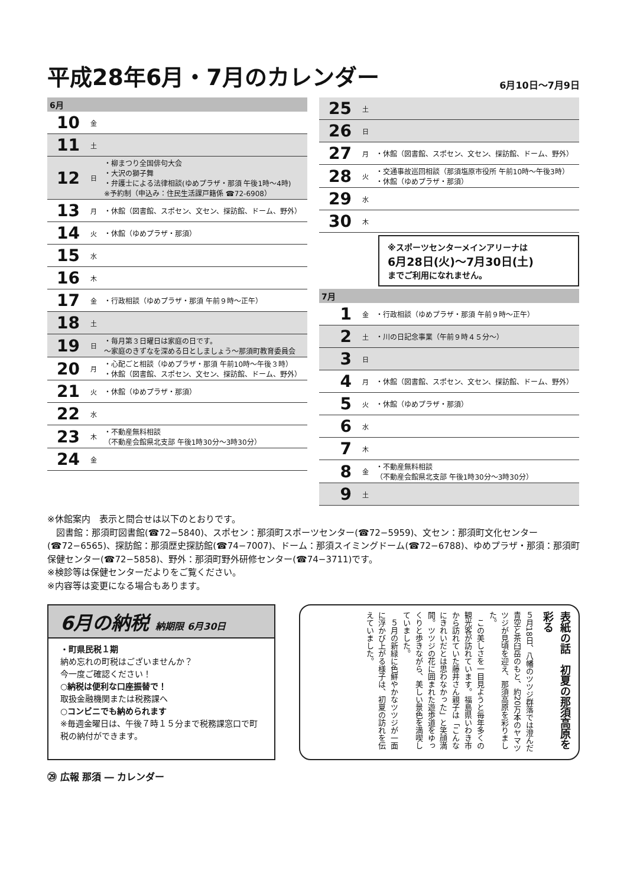平成28年6月・7月のカレンダー
6月10日～7月9日
6月
| 10 | 金 | |
| 11 | 土 | |
| 12 | 日 | ・柳まつり全国俳句大会 ・大沢の獅子舞 ・弁護士による法律相談(ゆめプラザ・那須 午後1時～4時) ※予約制（申込み：住民生活課戸籍係 ☎72-6908） |
| 13 | 月 | ・休館（図書館、スポセン、文セン、探訪館、ドーム、野外） |
| 14 | 火 | ・休館（ゆめプラザ・那須） |
| 15 | 水 | |
| 16 | 木 | |
| 17 | 金 | ・行政相談（ゆめプラザ・那須 午前９時～正午） |
| 18 | 土 | |
| 19 | 日 | ・毎月第３日曜日は家庭の日です。 ～家庭のきずなを深める日としましょう～那須町教育委員会 |
| 20 | 月 | ・心配ごと相談（ゆめプラザ・那須 午前10時～午後３時） ・休館（図書館、スポセン、文セン、探訪館、ドーム、野外） |
| 21 | 火 | ・休館（ゆめプラザ・那須） |
| 22 | 水 | |
| 23 | 木 | ・不動産無料相談 （不動産会館県北支部 午後1時30分～3時30分） |
| 24 | 金 | |
| 25 | 土 | |
| 26 | 日 | |
| 27 | 月 | ・休館（図書館、スポセン、文セン、探訪館、ドーム、野外） |
| 28 | 火 | ・交通事故巡回相談（那須塩原市役所 午前10時～午後3時） ・休館（ゆめプラザ・那須） |
| 29 | 水 | |
| 30 | 木 | |
※スポーツセンターメインアリーナは
6月28日(火)～7月30日(土)
までご利用になれません。
7月
| 1 | 金 | ・行政相談（ゆめプラザ・那須 午前９時～正午） |
| 2 | 土 | ・川の日記念事業（午前９時４５分～） |
| 3 | 日 | |
| 4 | 月 | ・休館（図書館、スポセン、文セン、探訪館、ドーム、野外） |
| 5 | 火 | ・休館（ゆめプラザ・那須） |
| 6 | 水 | |
| 7 | 木 | |
| 8 | 金 | ・不動産無料相談 （不動産会館県北支部 午後1時30分～3時30分） |
| 9 | 土 | |
※休館案内　表示と問合せは以下のとおりです。
　図書館：那須町図書館(☎72−5840)、スポセン：那須町スポーツセンター(☎72−5959)、文セン：那須町文化センター(☎72−6565)、探訪館：那須歴史探訪館(☎74−7007)、ドーム：那須スイミングドーム(☎72−6788)、ゆめプラザ・那須：那須町保健センター(☎72−5858)、野外：那須町野外研修センター(☎74−3711)です。
※検診等は保健センターだよりをご覧ください。
※内容等は変更になる場合もあります。
6月の納税 納期限 6月30日
・町県民税１期
納め忘れの町税はございませんか？
今一度ご確認ください！
○納税は便利な口座振替で！
取扱金融機関または税務課へ
○コンビニでも納められます
※毎週金曜日は、午後７時１５分まで税務課窓口で町税の納付ができます。
表紙の話　初夏の那須高原を彩る
５月18日、八幡のツツジ群落では澄んだ青空と茶臼岳のもと、約20万本のヤマツツジが見頃を迎え、那須高原を彩りました。
　この美しさを一目見ようと毎年多くの観光客が訪れています。福島県いわき市から訪れていた藤井さん親子は「こんなにきれいだとは思わなかった」と笑顔満開。ツツジの花に囲まれた遊歩道をゆっくりと歩きながら、美しい景色を満喫していました。
　５月の新緑に色鮮やかなツツジが一面に浮かび上がる様子は、初夏の訪れを伝えていました。
㉙ 広報 那須 ― カレンダー